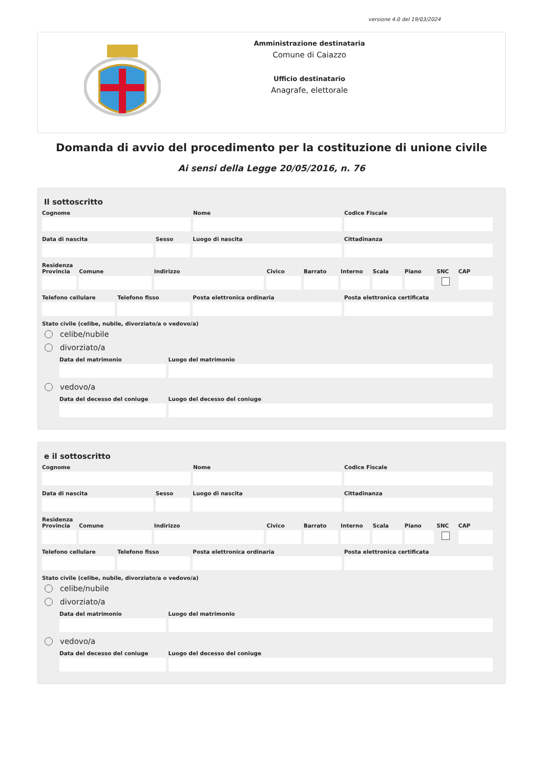versione 4.0 del 19/03/2024
Amministrazione destinataria
Comune di Caiazzo
Ufficio destinatario
Anagrafe, elettorale
Domanda di avvio del procedimento per la costituzione di unione civile
Ai sensi della Legge 20/05/2016, n. 76
Il sottoscritto
Cognome Nome Codice Fiscale
Data di nascita Sesso Luogo di nascita Cittadinanza
Residenza
Provincia
Comune Indirizzo Civico Barrato Interno
Scala Piano SNC CAP
Telefono cellulare
Telefono fisso Posta elettronica ordinaria Posta elettronica certificata
Stato civile (celibe, nubile, divorziato/a o vedovo/a)
celibe/nubile
divorziato/a
Data del matrimonio Luogo del matrimonio
vedovo/a
Data del decesso del coniuge
Luogo del decesso del coniuge
e il sottoscritto
Cognome Nome Codice Fiscale
Data di nascita Sesso Luogo di nascita Cittadinanza
Residenza
Provincia
Comune Indirizzo Civico Barrato Interno
Scala Piano SNC CAP
Telefono cellulare
Telefono fisso Posta elettronica ordinaria Posta elettronica certificata
Stato civile (celibe, nubile, divorziato/a o vedovo/a)
celibe/nubile
divorziato/a
Data del matrimonio Luogo del matrimonio
vedovo/a
Data del decesso del coniuge
Luogo del decesso del coniuge